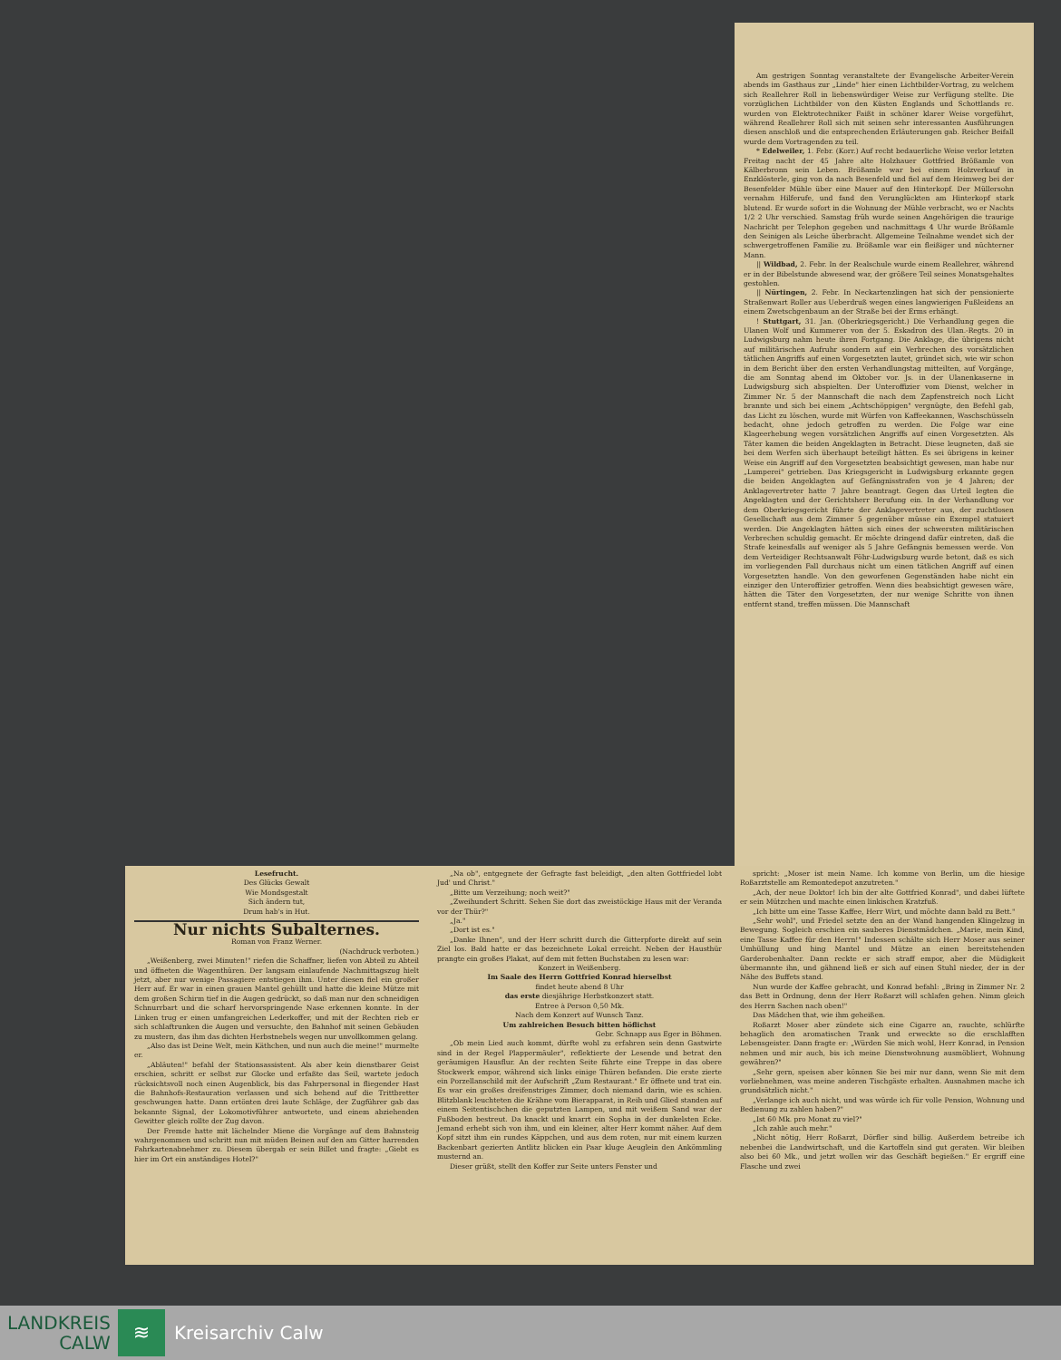Am gestrigen Sonntag veranstaltete der Evangelische Arbeiter-Verein abends im Gasthaus zur „Linde" hier einen Lichtbilder-Vortrag, zu welchem sich Reallehrer Roll in liebenswürdiger Weise zur Verfügung stellte. Die vorzüglichen Lichtbilder von den Küsten Englands und Schottlands rc. wurden von Elektrotechniker Faißt in schöner klarer Weise vorgeführt, während Reallehrer Roll sich mit seinen sehr interessanten Ausführungen diesen anschloß und die entsprechenden Erläuterungen gab. Reicher Beifall wurde dem Vortragenden zu teil.
* Edelweiler, 1. Febr. (Korr.) Auf recht bedauerliche Weise verlor letzten Freitag nacht der 45 Jahre alte Holzhauer Gottfried Brößamle von Kälberbronn sein Leben. Brößamle war bei einem Holzverkauf in Enzklösterle, ging von da nach Besenfeld und fiel auf dem Heimweg bei der Besenfelder Mühle über eine Mauer auf den Hinterkopf. Der Müllersohn vernahm Hilferufe, und fand den Verunglückten am Hinterkopf stark blutend. Er wurde sofort in die Wohnung der Mühle verbracht, wo er Nachts 1/2 2 Uhr verschied. Samstag früh wurde seinen Angehörigen die traurige Nachricht per Telephon gegeben und nachmittags 4 Uhr wurde Brößamle den Seinigen als Leiche überbracht. Allgemeine Teilnahme wendet sich der schwergetroffenen Familie zu. Brößamle war ein fleißiger und nüchterner Mann.
|| Wildbad, 2. Febr. In der Realschule wurde einem Reallehrer, während er in der Bibelstunde abwesend war, der größere Teil seines Monatsgehaltes gestohlen.
|| Nürtingen, 2. Febr. In Neckartenzlingen hat sich der pensionierte Straßenwart Roller aus Ueberdruß wegen eines langwierigen Fußleidens an einem Zwetschgenbaum an der Straße bei der Erms erhängt.
! Stuttgart, 31. Jan. (Oberkriegsgericht.) Die Verhandlung gegen die Ulanen Wolf und Kummerer von der 5. Eskadron des Ulan.-Regts. 20 in Ludwigsburg nahm heute ihren Fortgang. Die Anklage, die übrigens nicht auf militärischen Aufruhr sondern auf ein Verbrechen des vorsätzlichen tätlichen Angriffs auf einen Vorgesetzten lautet, gründet sich, wie wir schon in dem Bericht über den ersten Verhandlungstag mitteilten, auf Vorgänge, die am Sonntag abend im Oktober vor. Js. in der Ulanenkaserne in Ludwigsburg sich abspielten. Der Unteroffizier vom Dienst, welcher in Zimmer Nr. 5 der Mannschaft die nach dem Zapfenstreich noch Licht brannte und sich bei einem „Achtschöppigen" vergnügte, den Befehl gab, das Licht zu löschen, wurde mit Würfen von Kaffeekannen, Waschschüsseln bedacht, ohne jedoch getroffen zu werden. Die Folge war eine Klageerhebung wegen vorsätzlichen Angriffs auf einen Vorgesetzten. Als Täter kamen die beiden Angeklagten in Betracht. Diese leugneten, daß sie bei dem Werfen sich überhaupt beteiligt hätten. Es sei übrigens in keiner Weise ein Angriff auf den Vorgesetzten beabsichtigt gewesen, man habe nur „Lumperei" getrieben. Das Kriegsgericht in Ludwigsburg erkannte gegen die beiden Angeklagten auf Gefängnisstrafen von je 4 Jahren; der Anklagevertreter hatte 7 Jahre beantragt. Gegen das Urteil legten die Angeklagten und der Gerichtsherr Berufung ein. In der Verhandlung vor dem Oberkriegsgericht führte der Anklagevertreter aus, der zuchtlosen Gesellschaft aus dem Zimmer 5 gegenüber müsse ein Exempel statuiert werden. Die Angeklagten hätten sich eines der schwersten militärischen Verbrechen schuldig gemacht. Er möchte dringend dafür eintreten, daß die Strafe keinesfalls auf weniger als 5 Jahre Gefängnis bemessen werde. Von dem Verteidiger Rechtsanwalt Föhr-Ludwigsburg wurde betont, daß es sich im vorliegenden Fall durchaus nicht um einen tätlichen Angriff auf einen Vorgesetzten handle. Von den geworfenen Gegenständen habe nicht ein einziger den Unteroffizier getroffen. Wenn dies beabsichtigt gewesen wäre, hätten die Täter den Vorgesetzten, der nur wenige Schritte von ihnen entfernt stand, treffen müssen. Die Mannschaft
Lesefrucht.
Des Glücks Gewalt
Wie Mondsgestalt
Sich ändern tut,
Drum hab's in Hut.
Nur nichts Subalternes.
Roman von Franz Werner.
(Nachdruck verboten.)
„Weißenberg, zwei Minuten!" riefen die Schaffner, liefen von Abteil zu Abteil und öffneten die Wagenthüren. Der langsam einlaufende Nachmittagszug hielt jetzt, aber nur wenige Passagiere entstiegen ihm. Unter diesen fiel ein großer Herr auf. Er war in einen grauen Mantel gehüllt und hatte die kleine Mütze mit dem großen Schirm tief in die Augen gedrückt, so daß man nur den schneidigen Schnurrbart und die scharf hervorspringende Nase erkennen konnte. In der Linken trug er einen umfangreichen Lederkoffer, und mit der Rechten rieb er sich schlaftrunken die Augen und versuchte, den Bahnhof mit seinen Gebäuden zu mustern, das ihm das dichten Herbstnebels wegen nur unvollkommen gelang.
„Also das ist Deine Welt, mein Käthchen, und nun auch die meine!" murmelte er.
„Abläuten!" befahl der Stationsassistent. Als aber kein dienstbarer Geist erschien, schritt er selbst zur Glocke und erfaßte das Seil, wartete jedoch rücksichtsvoll noch einen Augenblick, bis das Fahrpersonal in fliegender Hast die Bahnhofs-Restauration verlassen und sich behend auf die Trittbretter geschwungen hatte. Dann ertönten drei laute Schläge, der Zugführer gab das bekannte Signal, der Lokomotivführer antwortete, und einem abziehenden Gewitter gleich rollte der Zug davon.
Der Fremde hatte mit lächelnder Miene die Vorgänge auf dem Bahnsteig wahrgenommen und schritt nun mit müden Beinen auf den am Gitter harrenden Fahrkartenabnehmer zu. Diesem übergab er sein Billet und fragte: „Giebt es hier im Ort ein anständiges Hotel?"
„Na ob", entgegnete der Gefragte fast beleidigt, „den alten Gottfriedel lobt Jud' und Christ."
„Bitte um Verzeihung; noch weit?"
„Zweihundert Schritt. Sehen Sie dort das zweistöckige Haus mit der Veranda vor der Thür?"
„Ja."
„Dort ist es."
„Danke Ihnen", und der Herr schritt durch die Gitterpforte direkt auf sein Ziel los. Bald hatte er das bezeichnete Lokal erreicht. Neben der Hausthür prangte ein großes Plakat, auf dem mit fetten Buchstaben zu lesen war:
Konzert in Weißenberg.
Im Saale des Herrn Gottfried Konrad hierselbst
findet heute abend 8 Uhr
das erste diesjährige Herbstkonzert statt.
Entree à Person 0,50 Mk.
Nach dem Konzert auf Wunsch Tanz.
Um zahlreichen Besuch bitten höflichst
Gebr. Schnapp aus Eger in Böhmen.
„Ob mein Lied auch kommt, dürfte wohl zu erfahren sein denn Gastwirte sind in der Regel Plappermäuler", reflektierte der Lesende und betrat den geräumigen Hausflur. An der rechten Seite führte eine Treppe in das obere Stockwerk empor, während sich links einige Thüren befanden. Die erste zierte ein Porzellanschild mit der Aufschrift „Zum Restaurant." Er öffnete und trat ein. Es war ein großes dreifenstriges Zimmer, doch niemand darin, wie es schien. Blitzblank leuchteten die Krähne vom Bierapparat, in Reih und Glied standen auf einem Seitentischchen die geputzten Lampen, und mit weißem Sand war der Fußboden bestreut. Da knackt und knarrt ein Sopha in der dunkelsten Ecke. Jemand erhebt sich von ihm, und ein kleiner, alter Herr kommt näher. Auf dem Kopf sitzt ihm ein rundes Käppchen, und aus dem roten, nur mit einem kurzen Backenbart gezierten Antlitz blicken ein Paar kluge Aeuglein den Ankömmling musternd an.
Dieser grüßt, stellt den Koffer zur Seite unters Fenster und
spricht: „Moser ist mein Name. Ich komme von Berlin, um die hiesige Roßarztstelle am Remontedepot anzutreten."
„Ach, der neue Doktor! Ich bin der alte Gottfried Konrad", und dabei lüftete er sein Mützchen und machte einen linkischen Kratzfuß.
„Ich bitte um eine Tasse Kaffee, Herr Wirt, und möchte dann bald zu Bett."
„Sehr wohl", und Friedel setzte den an der Wand hangenden Klingelzug in Bewegung. Sogleich erschien ein sauberes Dienstmädchen. „Marie, mein Kind, eine Tasse Kaffee für den Herrn!" Indessen schälte sich Herr Moser aus seiner Umhüllung und hing Mantel und Mütze an einen bereitstehenden Garderobenhalter. Dann reckte er sich straff empor, aber die Müdigkeit übermannte ihn, und gähnend ließ er sich auf einen Stuhl nieder, der in der Nähe des Buffets stand.
Nun wurde der Kaffee gebracht, und Konrad befahl: „Bring in Zimmer Nr. 2 das Bett in Ordnung, denn der Herr Roßarzt will schlafen gehen. Nimm gleich des Herrn Sachen nach oben!"
Das Mädchen that, wie ihm geheißen.
Roßarzt Moser aber zündete sich eine Cigarre an, rauchte, schlürfte behaglich den aromatischen Trank und erweckte so die erschlafften Lebensgeister. Dann fragte er: „Würden Sie mich wohl, Herr Konrad, in Pension nehmen und mir auch, bis ich meine Dienstwohnung ausmöbliert, Wohnung gewähren?"
„Sehr gern, speisen aber können Sie bei mir nur dann, wenn Sie mit dem vorliebnehmen, was meine anderen Tischgäste erhalten. Ausnahmen mache ich grundsätzlich nicht."
„Verlange ich auch nicht, und was würde ich für volle Pension, Wohnung und Bedienung zu zahlen haben?"
„Ist 60 Mk. pro Monat zu viel?"
„Ich zahle auch mehr."
„Nicht nötig, Herr Roßarzt, Dörfler sind billig. Außerdem betreibe ich nebenbei die Landwirtschaft, und die Kartoffeln sind gut geraten. Wir bleiben also bei 60 Mk., und jetzt wollen wir das Geschäft begießen." Er ergriff eine Flasche und zwei
LANDKREIS
CALW
≋
Kreisarchiv Calw